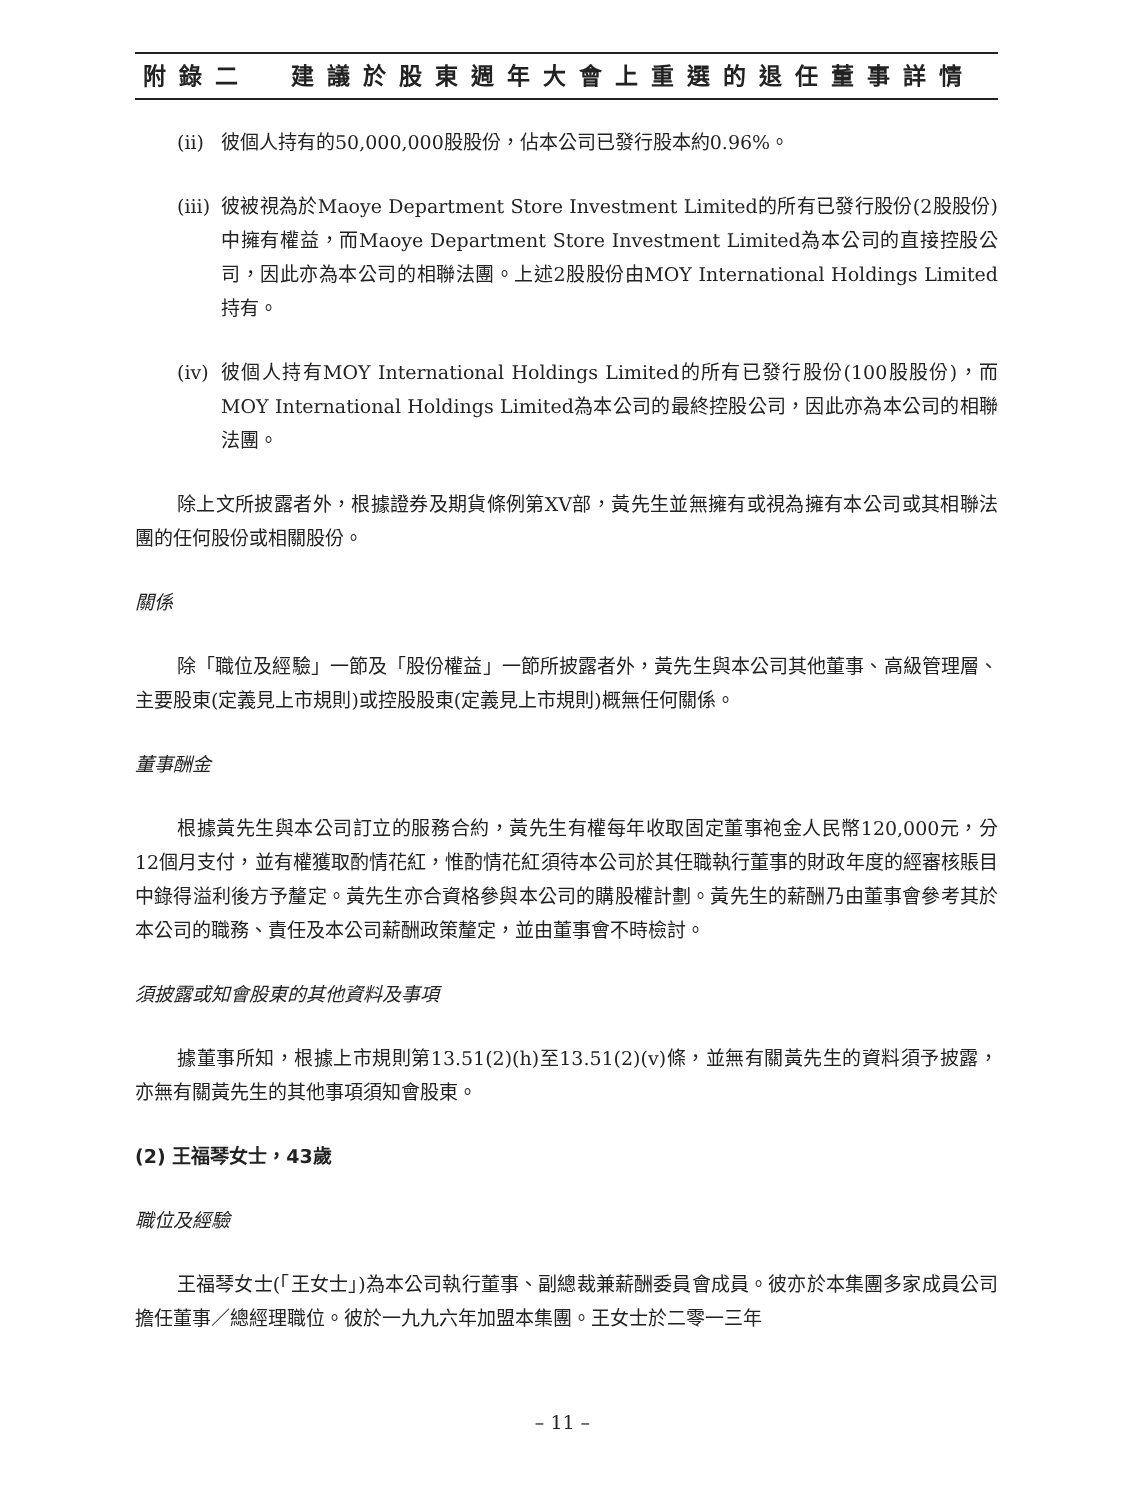附錄二 建議於股東週年大會上重選的退任董事詳情
(ii) 彼個人持有的50,000,000股股份，佔本公司已發行股本約0.96%。
(iii) 彼被視為於Maoye Department Store Investment Limited的所有已發行股份(2股股份)中擁有權益，而Maoye Department Store Investment Limited為本公司的直接控股公司，因此亦為本公司的相聯法團。上述2股股份由MOY International Holdings Limited持有。
(iv) 彼個人持有MOY International Holdings Limited的所有已發行股份(100股股份)，而MOY International Holdings Limited為本公司的最終控股公司，因此亦為本公司的相聯法團。
除上文所披露者外，根據證券及期貨條例第XV部，黃先生並無擁有或視為擁有本公司或其相聯法團的任何股份或相關股份。
關係
除「職位及經驗」一節及「股份權益」一節所披露者外，黃先生與本公司其他董事、高級管理層、主要股東(定義見上市規則)或控股股東(定義見上市規則)概無任何關係。
董事酬金
根據黃先生與本公司訂立的服務合約，黃先生有權每年收取固定董事袍金人民幣120,000元，分12個月支付，並有權獲取酌情花紅，惟酌情花紅須待本公司於其任職執行董事的財政年度的經審核賬目中錄得溢利後方予釐定。黃先生亦合資格參與本公司的購股權計劃。黃先生的薪酬乃由董事會參考其於本公司的職務、責任及本公司薪酬政策釐定，並由董事會不時檢討。
須披露或知會股東的其他資料及事項
據董事所知，根據上市規則第13.51(2)(h)至13.51(2)(v)條，並無有關黃先生的資料須予披露，亦無有關黃先生的其他事項須知會股東。
(2) 王福琴女士，43歲
職位及經驗
王福琴女士(「王女士」)為本公司執行董事、副總裁兼薪酬委員會成員。彼亦於本集團多家成員公司擔任董事／總經理職位。彼於一九九六年加盟本集團。王女士於二零一三年
– 11 –